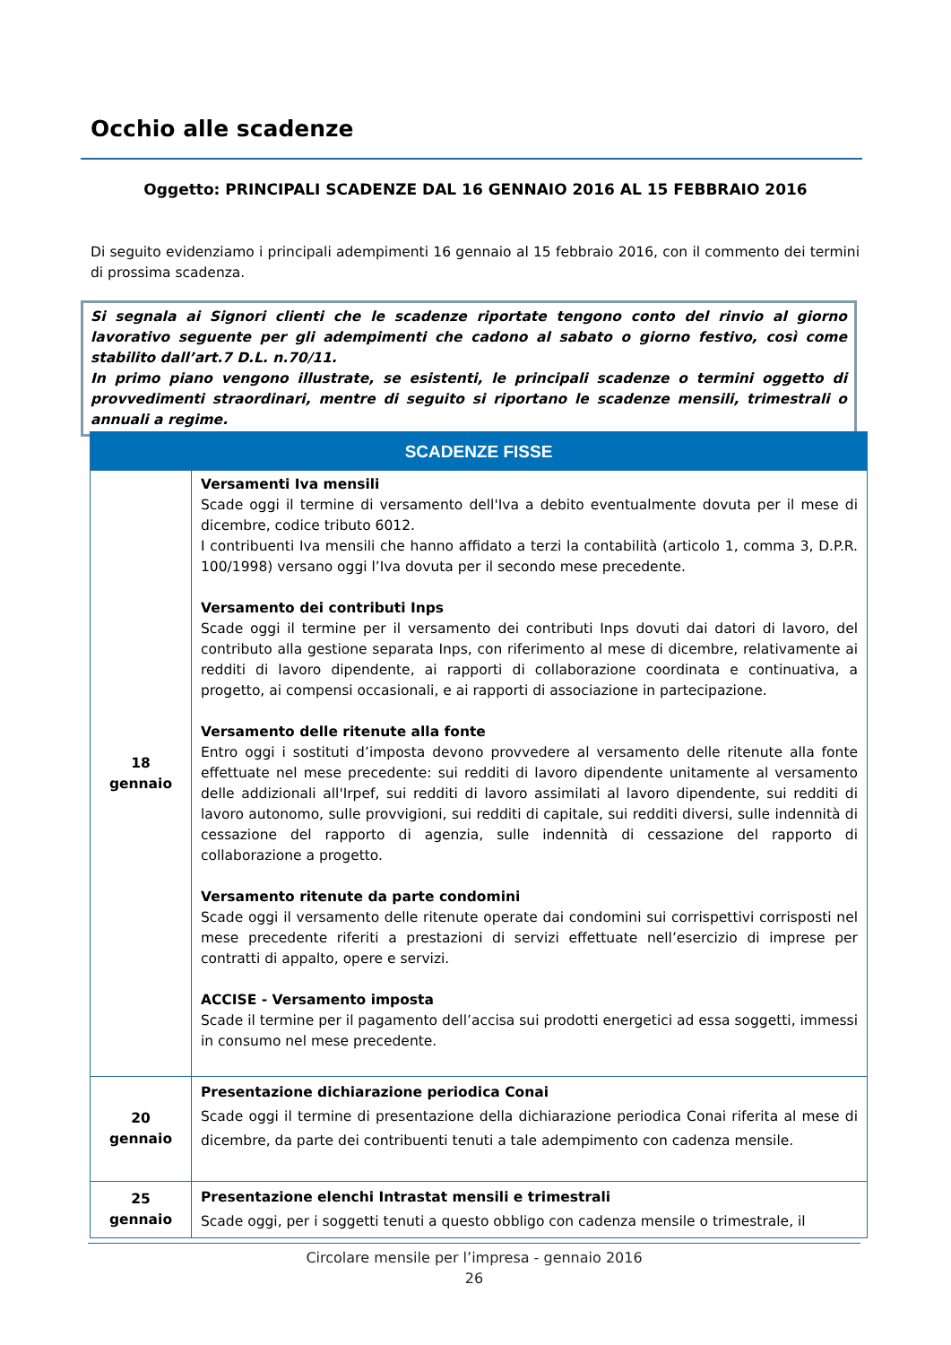Occhio alle scadenze
Oggetto: PRINCIPALI SCADENZE DAL 16 GENNAIO 2016 AL 15 FEBBRAIO 2016
Di seguito evidenziamo i principali adempimenti 16 gennaio al 15 febbraio 2016, con il commento dei termini di prossima scadenza.
Si segnala ai Signori clienti che le scadenze riportate tengono conto del rinvio al giorno lavorativo seguente per gli adempimenti che cadono al sabato o giorno festivo, così come stabilito dall’art.7 D.L. n.70/11.
In primo piano vengono illustrate, se esistenti, le principali scadenze o termini oggetto di provvedimenti straordinari, mentre di seguito si riportano le scadenze mensili, trimestrali o annuali a regime.
| SCADENZE FISSE | |
| --- | --- |
| 18 gennaio | Versamenti Iva mensili Scade oggi il termine di versamento dell'Iva a debito eventualmente dovuta per il mese di dicembre, codice tributo 6012. I contribuenti Iva mensili che hanno affidato a terzi la contabilità (articolo 1, comma 3, D.P.R. 100/1998) versano oggi l’Iva dovuta per il secondo mese precedente. Versamento dei contributi Inps Scade oggi il termine per il versamento dei contributi Inps dovuti dai datori di lavoro, del contributo alla gestione separata Inps, con riferimento al mese di dicembre, relativamente ai redditi di lavoro dipendente, ai rapporti di collaborazione coordinata e continuativa, a progetto, ai compensi occasionali, e ai rapporti di associazione in partecipazione. Versamento delle ritenute alla fonte Entro oggi i sostituti d’imposta devono provvedere al versamento delle ritenute alla fonte effettuate nel mese precedente: sui redditi di lavoro dipendente unitamente al versamento delle addizionali all'Irpef, sui redditi di lavoro assimilati al lavoro dipendente, sui redditi di lavoro autonomo, sulle provvigioni, sui redditi di capitale, sui redditi diversi, sulle indennità di cessazione del rapporto di agenzia, sulle indennità di cessazione del rapporto di collaborazione a progetto. Versamento ritenute da parte condomini Scade oggi il versamento delle ritenute operate dai condomini sui corrispettivi corrisposti nel mese precedente riferiti a prestazioni di servizi effettuate nell’esercizio di imprese per contratti di appalto, opere e servizi. ACCISE - Versamento imposta Scade il termine per il pagamento dell’accisa sui prodotti energetici ad essa soggetti, immessi in consumo nel mese precedente. |
| 20 gennaio | Presentazione dichiarazione periodica Conai Scade oggi il termine di presentazione della dichiarazione periodica Conai riferita al mese di dicembre, da parte dei contribuenti tenuti a tale adempimento con cadenza mensile. |
| 25 gennaio | Presentazione elenchi Intrastat mensili e trimestrali Scade oggi, per i soggetti tenuti a questo obbligo con cadenza mensile o trimestrale, il |
Circolare mensile per l’impresa - gennaio 2016
26